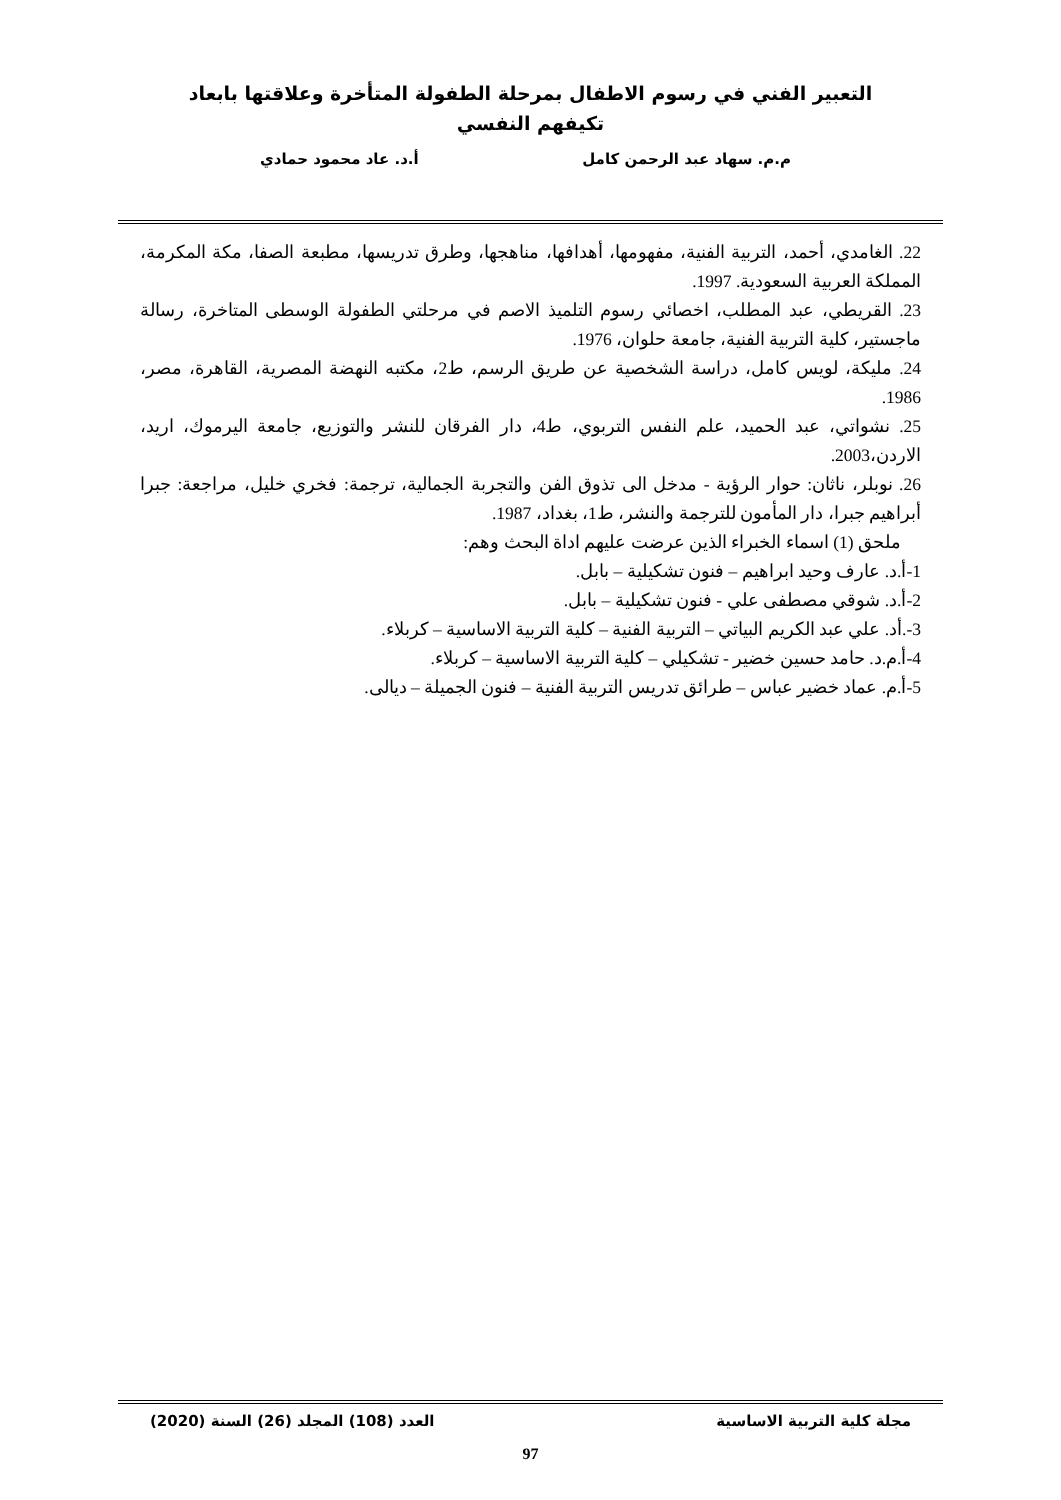التعبير الفني في رسوم الاطفال بمرحلة الطفولة المتأخرة وعلاقتها بابعاد
تكيفهم النفسي
م.م. سهاد عبد الرحمن كامل أ.د. عاد محمود حمادي
22. الغامدي، أحمد، التربية الفنية، مفهومها، أهدافها، مناهجها، وطرق تدريسها، مطبعة الصفا، مكة المكرمة، المملكة العربية السعودية. 1997.
23. القريطي، عبد المطلب، اخصائي رسوم التلميذ الاصم في مرحلتي الطفولة الوسطى المتاخرة، رسالة ماجستير، كلية التربية الفنية، جامعة حلوان، 1976.
24. مليكة، لويس كامل، دراسة الشخصية عن طريق الرسم، ط2، مكتبه النهضة المصرية، القاهرة، مصر، 1986.
25. نشواتي، عبد الحميد، علم النفس التربوي، ط4، دار الفرقان للنشر والتوزيع، جامعة اليرموك، اريد، الاردن،2003.
26. نوبلر، ناثان: حوار الرؤية - مدخل الى تذوق الفن والتجربة الجمالية، ترجمة: فخري خليل، مراجعة: جبرا أبراهيم جبرا، دار المأمون للترجمة والنشر، ط1، بغداد، 1987.
ملحق (1) اسماء الخبراء الذين عرضت عليهم اداة البحث وهم:
1-أ.د. عارف وحيد ابراهيم – فنون تشكيلية – بابل.
2-أ.د. شوقي مصطفى علي - فنون تشكيلية – بابل.
3-.أد. علي عبد الكريم البياتي – التربية الفنية – كلية التربية الاساسية – كربلاء.
4-أ.م.د. حامد حسين خضير - تشكيلي – كلية التربية الاساسية – كربلاء.
5-أ.م. عماد خضير عباس – طرائق تدريس التربية الفنية – فنون الجميلة – ديالى.
مجلة كلية التربية الاساسية العدد (108) المجلد (26) السنة (2020)
97